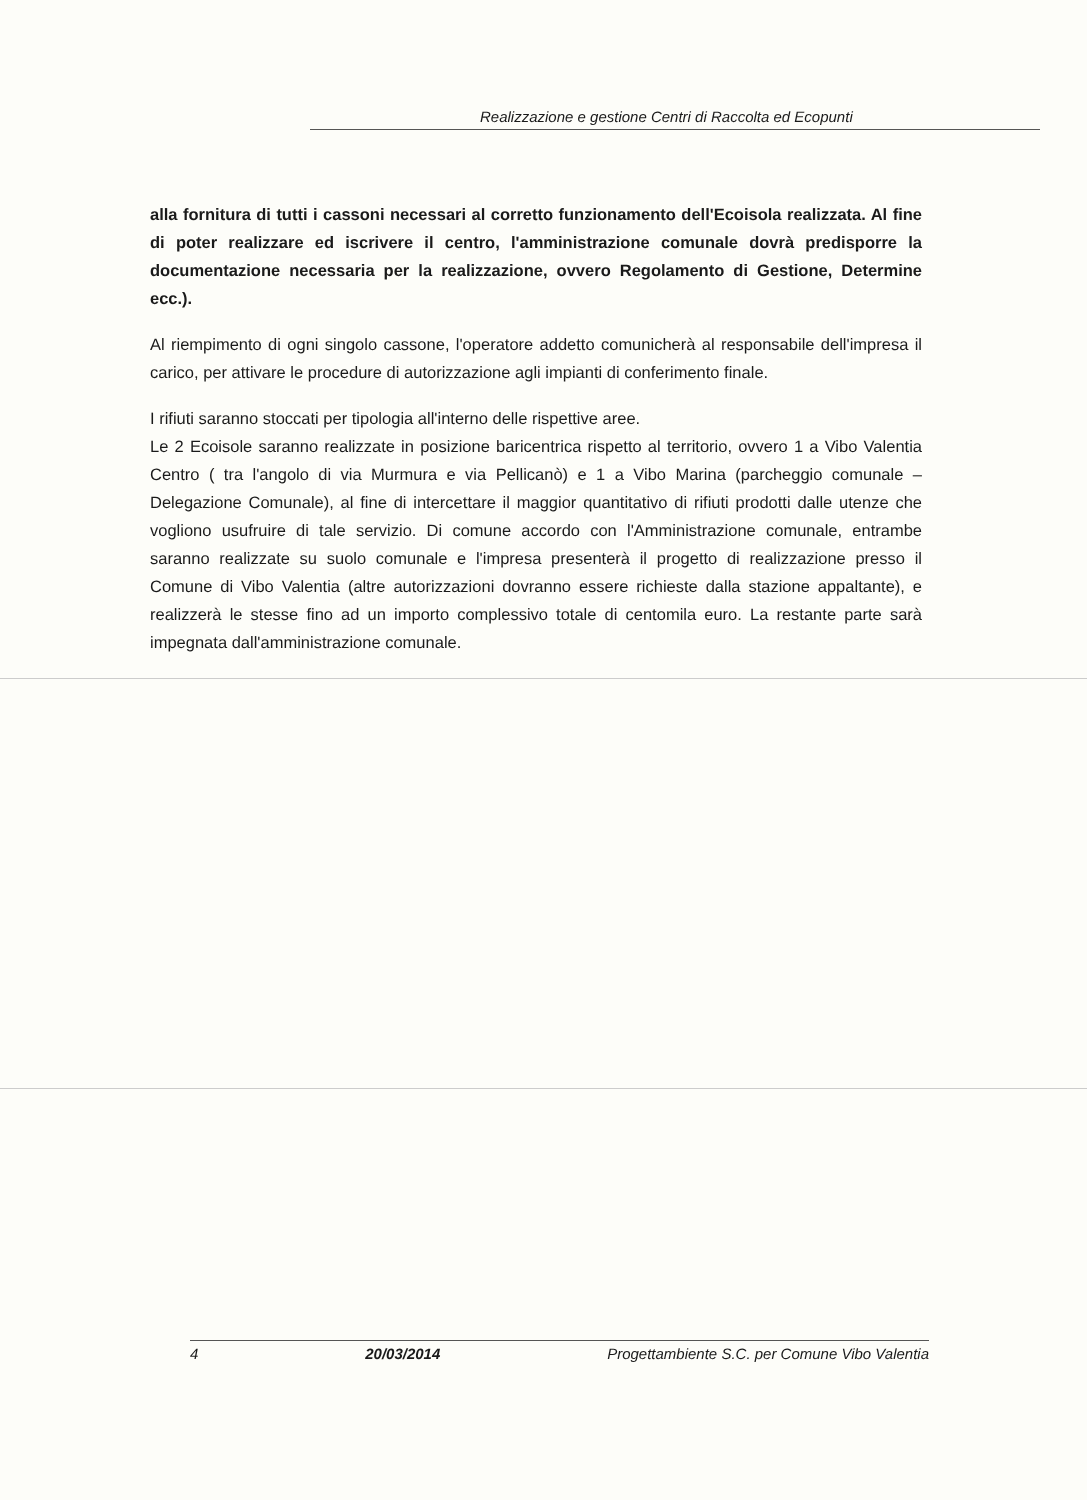Realizzazione e gestione Centri di Raccolta ed Ecopunti
alla fornitura di tutti i cassoni necessari al corretto funzionamento dell'Ecoisola realizzata. Al fine di poter realizzare ed iscrivere il centro, l'amministrazione comunale dovrà predisporre la documentazione necessaria per la realizzazione, ovvero Regolamento di Gestione, Determine ecc.).
Al riempimento di ogni singolo cassone, l'operatore addetto comunicherà al responsabile dell'impresa il carico, per attivare le procedure di autorizzazione agli impianti di conferimento finale.
I rifiuti saranno stoccati per tipologia all'interno delle rispettive aree.
Le 2 Ecoisole saranno realizzate in posizione baricentrica rispetto al territorio, ovvero 1 a Vibo Valentia Centro ( tra l'angolo di via Murmura e via Pellicanò) e 1 a Vibo Marina (parcheggio comunale – Delegazione Comunale), al fine di intercettare il maggior quantitativo di rifiuti prodotti dalle utenze che vogliono usufruire di tale servizio. Di comune accordo con l'Amministrazione comunale, entrambe saranno realizzate su suolo comunale e l'impresa presenterà il progetto di realizzazione presso il Comune di Vibo Valentia (altre autorizzazioni dovranno essere richieste dalla stazione appaltante), e realizzerà le stesse fino ad un importo complessivo totale di centomila euro. La restante parte sarà impegnata dall'amministrazione comunale.
4 20/03/2014 Progettambiente S.C. per Comune Vibo Valentia